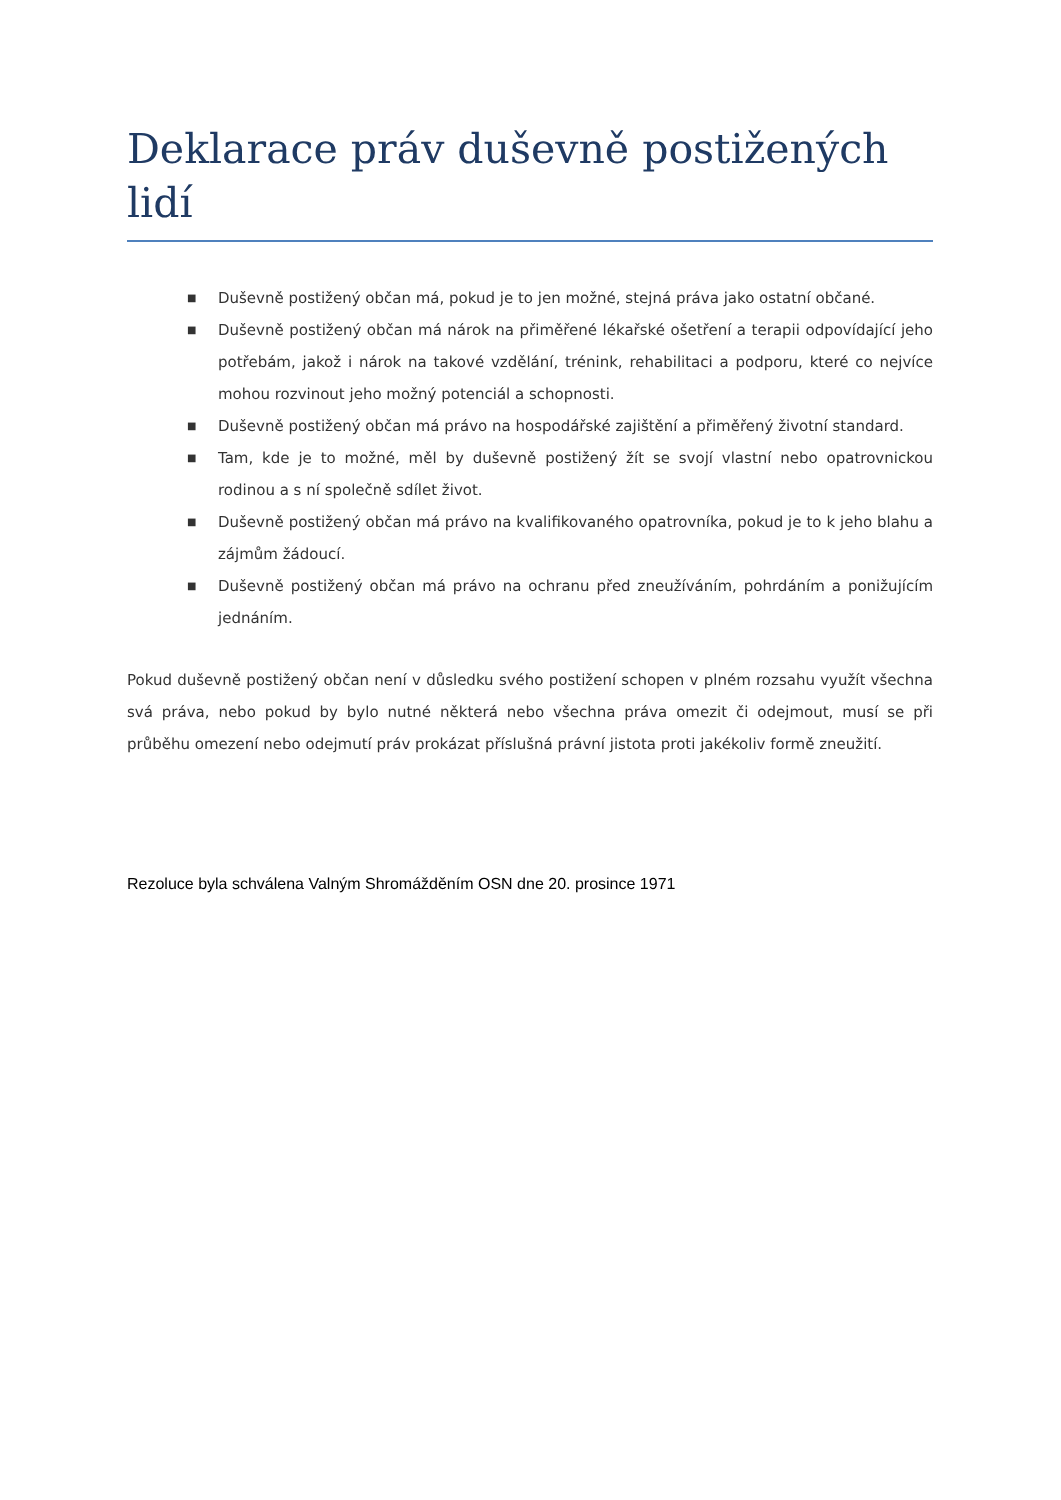Deklarace práv duševně postižených lidí
■ Duševně postižený občan má, pokud je to jen možné, stejná práva jako ostatní občané.
■ Duševně postižený občan má nárok na přiměřené lékařské ošetření a terapii odpovídající jeho potřebám, jakož i nárok na takové vzdělání, trénink, rehabilitaci a podporu, které co nejvíce mohou rozvinout jeho možný potenciál a schopnosti.
■ Duševně postižený občan má právo na hospodářské zajištění a přiměřený životní standard.
■ Tam, kde je to možné, měl by duševně postižený žít se svojí vlastní nebo opatrovnickou rodinou a s ní společně sdílet život.
■ Duševně postižený občan má právo na kvalifikovaného opatrovníka, pokud je to k jeho blahu a zájmům žádoucí.
■ Duševně postižený občan má právo na ochranu před zneužíváním, pohrdáním a ponižujícím jednáním.
Pokud duševně postižený občan není v důsledku svého postižení schopen v plném rozsahu využít všechna svá práva, nebo pokud by bylo nutné některá nebo všechna práva omezit či odejmout, musí se při průběhu omezení nebo odejmutí práv prokázat příslušná právní jistota proti jakékoliv formě zneužití.
Rezoluce byla schválena Valným Shromážděním OSN dne 20. prosince 1971